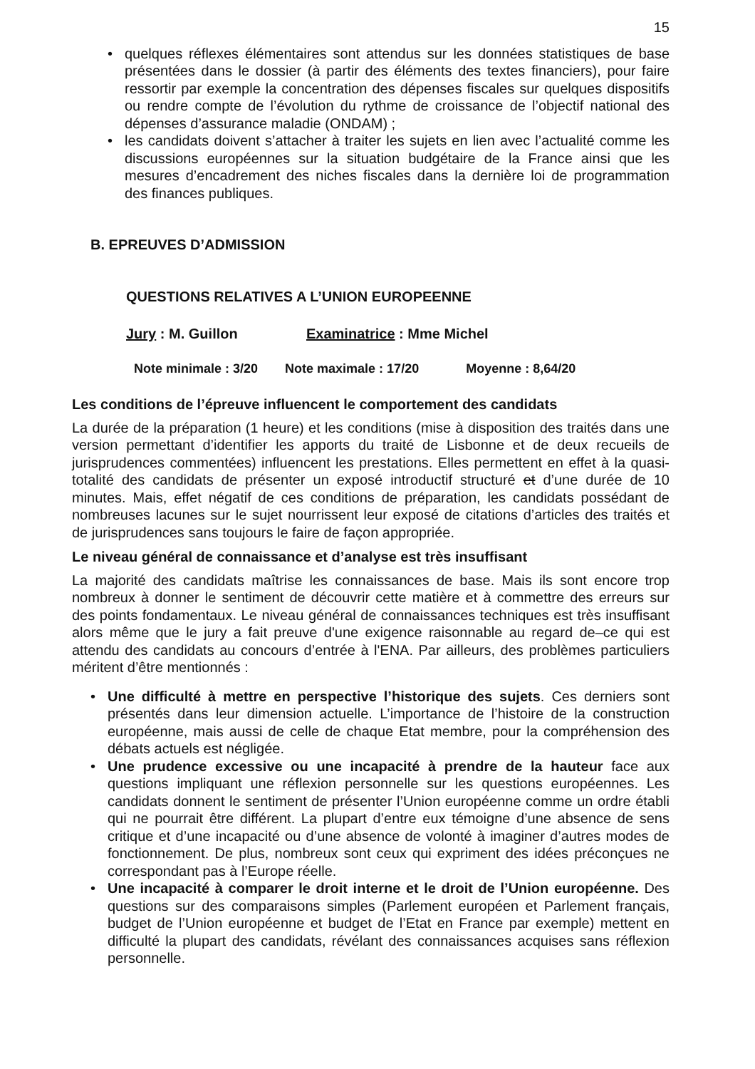15
• quelques réflexes élémentaires sont attendus sur les données statistiques de base présentées dans le dossier (à partir des éléments des textes financiers), pour faire ressortir par exemple la concentration des dépenses fiscales sur quelques dispositifs ou rendre compte de l’évolution du rythme de croissance de l’objectif national des dépenses d’assurance maladie (ONDAM) ;
• les candidats doivent s’attacher à traiter les sujets en lien avec l’actualité comme les discussions européennes sur la situation budgétaire de la France ainsi que les mesures d’encadrement des niches fiscales dans la dernière loi de programmation des finances publiques.
B. EPREUVES D’ADMISSION
QUESTIONS RELATIVES A L’UNION EUROPEENNE
Jury : M. Guillon Examinatrice : Mme Michel
Note minimale : 3/20 Note maximale : 17/20 Moyenne : 8,64/20
Les conditions de l’épreuve influencent le comportement des candidats
La durée de la préparation (1 heure) et les conditions (mise à disposition des traités dans une version permettant d’identifier les apports du traité de Lisbonne et de deux recueils de jurisprudences commentées) influencent les prestations. Elles permettent en effet à la quasi-totalité des candidats de présenter un exposé introductif structuré et d’une durée de 10 minutes. Mais, effet négatif de ces conditions de préparation, les candidats possédant de nombreuses lacunes sur le sujet nourrissent leur exposé de citations d’articles des traités et de jurisprudences sans toujours le faire de façon appropriée.
Le niveau général de connaissance et d’analyse est très insuffisant
La majorité des candidats maîtrise les connaissances de base. Mais ils sont encore trop nombreux à donner le sentiment de découvrir cette matière et à commettre des erreurs sur des points fondamentaux. Le niveau général de connaissances techniques est très insuffisant alors même que le jury a fait preuve d'une exigence raisonnable au regard de–ce qui est attendu des candidats au concours d’entrée à l'ENA. Par ailleurs, des problèmes particuliers méritent d’être mentionnés :
• Une difficulté à mettre en perspective l’historique des sujets. Ces derniers sont présentés dans leur dimension actuelle. L’importance de l’histoire de la construction européenne, mais aussi de celle de chaque Etat membre, pour la compréhension des débats actuels est négligée.
• Une prudence excessive ou une incapacité à prendre de la hauteur face aux questions impliquant une réflexion personnelle sur les questions européennes. Les candidats donnent le sentiment de présenter l’Union européenne comme un ordre établi qui ne pourrait être différent. La plupart d’entre eux témoigne d’une absence de sens critique et d’une incapacité ou d’une absence de volonté à imaginer d’autres modes de fonctionnement. De plus, nombreux sont ceux qui expriment des idées préconçues ne correspondant pas à l’Europe réelle.
• Une incapacité à comparer le droit interne et le droit de l’Union européenne. Des questions sur des comparaisons simples (Parlement européen et Parlement français, budget de l’Union européenne et budget de l’Etat en France par exemple) mettent en difficulté la plupart des candidats, révélant des connaissances acquises sans réflexion personnelle.